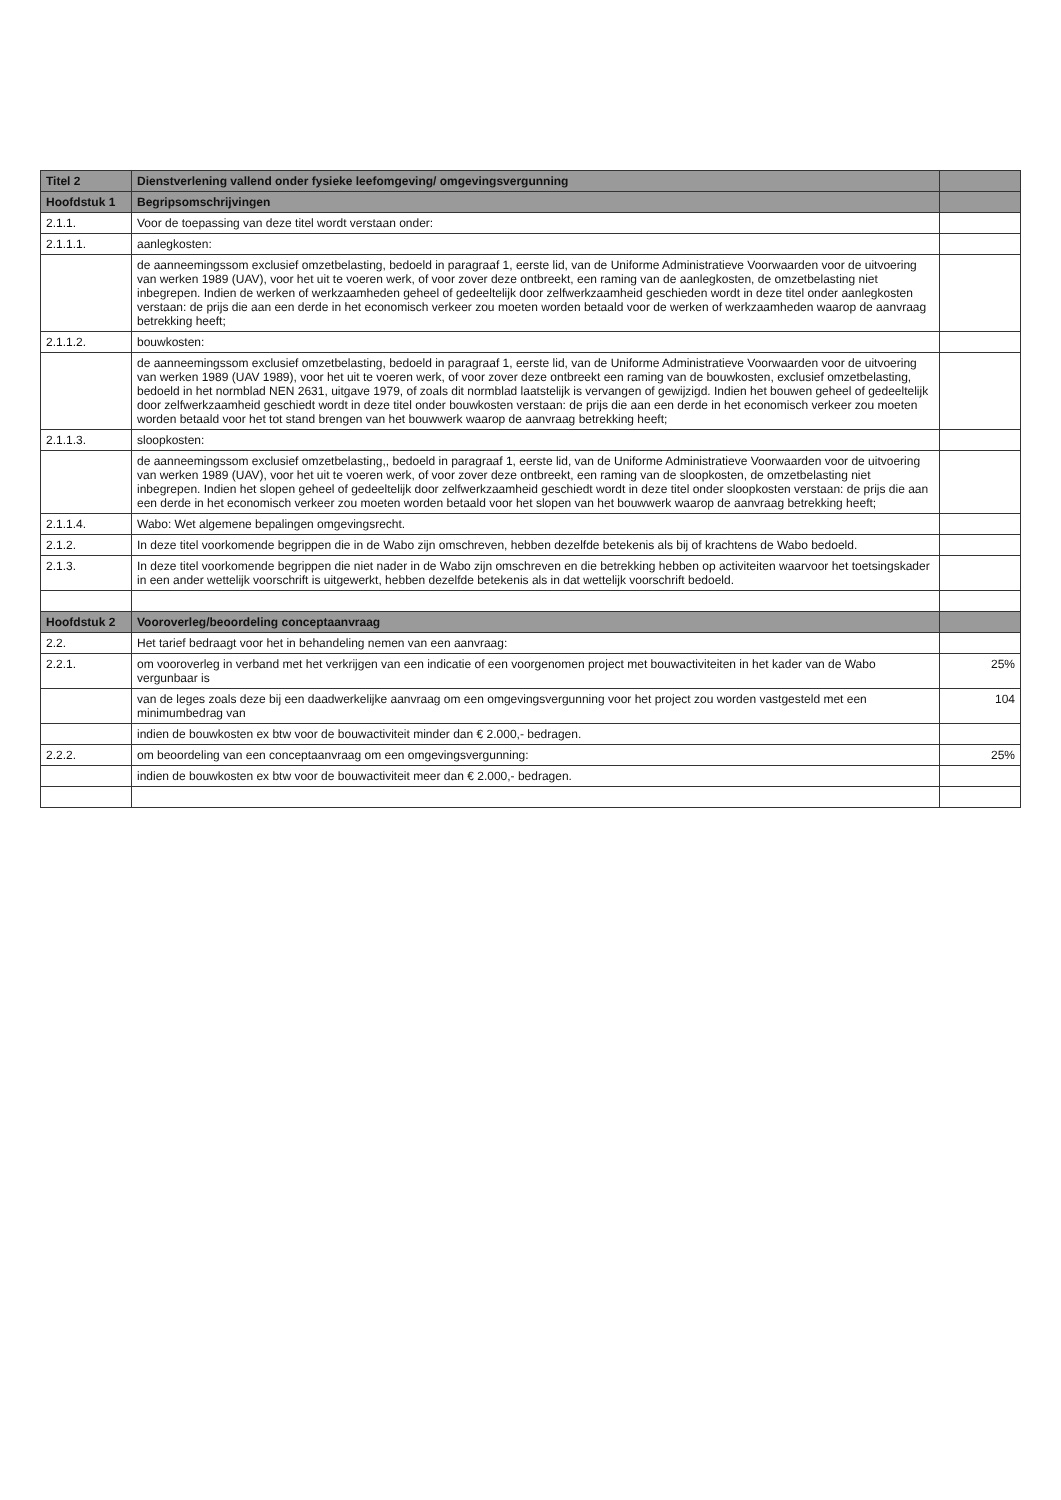| Titel 2 | Dienstverlening vallend onder fysieke leefomgeving/ omgevingsvergunning | |
| --- | --- | --- |
| Hoofdstuk 1 | Begripsomschrijvingen | |
| 2.1.1. | Voor de toepassing van deze titel wordt verstaan onder: | |
| 2.1.1.1. | aanlegkosten: | |
| | de aanneemingssom exclusief omzetbelasting, bedoeld in paragraaf 1, eerste lid, van de Uniforme Administratieve Voorwaarden voor de uitvoering van werken 1989 (UAV), voor het uit te voeren werk, of voor zover deze ontbreekt, een raming van de aanlegkosten, de omzetbelasting niet inbegrepen. Indien de werken of werkzaamheden geheel of gedeeltelijk door zelfwerkzaamheid geschieden wordt in deze titel onder aanlegkosten verstaan: de prijs die aan een derde in het economisch verkeer zou moeten worden betaald voor de werken of werkzaamheden waarop de aanvraag betrekking heeft; | |
| 2.1.1.2. | bouwkosten: | |
| | de aanneemingssom exclusief omzetbelasting, bedoeld in paragraaf 1, eerste lid, van de Uniforme Administratieve Voorwaarden voor de uitvoering van werken 1989 (UAV 1989), voor het uit te voeren werk, of voor zover deze ontbreekt een raming van de bouwkosten, exclusief omzetbelasting, bedoeld in het normblad NEN 2631, uitgave 1979, of zoals dit normblad laatstelijk is vervangen of gewijzigd. Indien het bouwen geheel of gedeeltelijk door zelfwerkzaamheid geschiedt wordt in deze titel onder bouwkosten verstaan: de prijs die aan een derde in het economisch verkeer zou moeten worden betaald voor het tot stand brengen van het bouwwerk waarop de aanvraag betrekking heeft; | |
| 2.1.1.3. | sloopkosten: | |
| | de aanneemingssom exclusief omzetbelasting,, bedoeld in paragraaf 1, eerste lid, van de Uniforme Administratieve Voorwaarden voor de uitvoering van werken 1989 (UAV), voor het uit te voeren werk, of voor zover deze ontbreekt, een raming van de sloopkosten, de omzetbelasting niet inbegrepen. Indien het slopen geheel of gedeeltelijk door zelfwerkzaamheid geschiedt wordt in deze titel onder sloopkosten verstaan: de prijs die aan een derde in het economisch verkeer zou moeten worden betaald voor het slopen van het bouwwerk waarop de aanvraag betrekking heeft; | |
| 2.1.1.4. | Wabo: Wet algemene bepalingen omgevingsrecht. | |
| 2.1.2. | In deze titel voorkomende begrippen die in de Wabo zijn omschreven, hebben dezelfde betekenis als bij of krachtens de Wabo bedoeld. | |
| 2.1.3. | In deze titel voorkomende begrippen die niet nader in de Wabo zijn omschreven en die betrekking hebben op activiteiten waarvoor het toetsingskader in een ander wettelijk voorschrift is uitgewerkt, hebben dezelfde betekenis als in dat wettelijk voorschrift bedoeld. | |
| Hoofdstuk 2 | Vooroverleg/beoordeling conceptaanvraag | |
| 2.2. | Het tarief bedraagt voor het in behandeling nemen van een aanvraag: | |
| 2.2.1. | om vooroverleg in verband met het verkrijgen van een indicatie of een voorgenomen project met bouwactiviteiten in het kader van de Wabo vergunbaar is | 25% |
| | van de leges zoals deze bij een daadwerkelijke aanvraag om een omgevingsvergunning voor het project zou worden vastgesteld met een minimumbedrag van | 104 |
| | indien de bouwkosten ex btw voor de bouwactiviteit minder dan € 2.000,- bedragen. | |
| 2.2.2. | om beoordeling van een conceptaanvraag om een omgevingsvergunning: | 25% |
| | indien de bouwkosten ex btw voor de bouwactiviteit meer dan € 2.000,- bedragen. | |